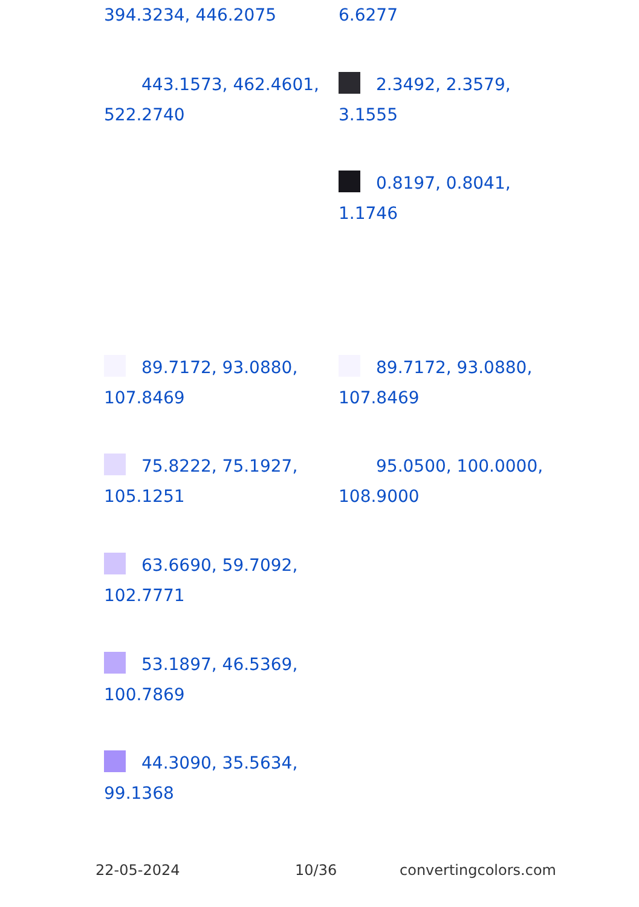394.3234, 446.2075 6.6277
443.1573, 462.4601, 522.2740
2.3492, 2.3579, 3.1555
0.8197, 0.8041, 1.1746
89.7172, 93.0880, 107.8469
89.7172, 93.0880, 107.8469
75.8222, 75.1927, 105.1251
95.0500, 100.0000, 108.9000
63.6690, 59.7092, 102.7771
53.1897, 46.5369, 100.7869
44.3090, 35.5634, 99.1368
22-05-2024 10/36 convertingcolors.com